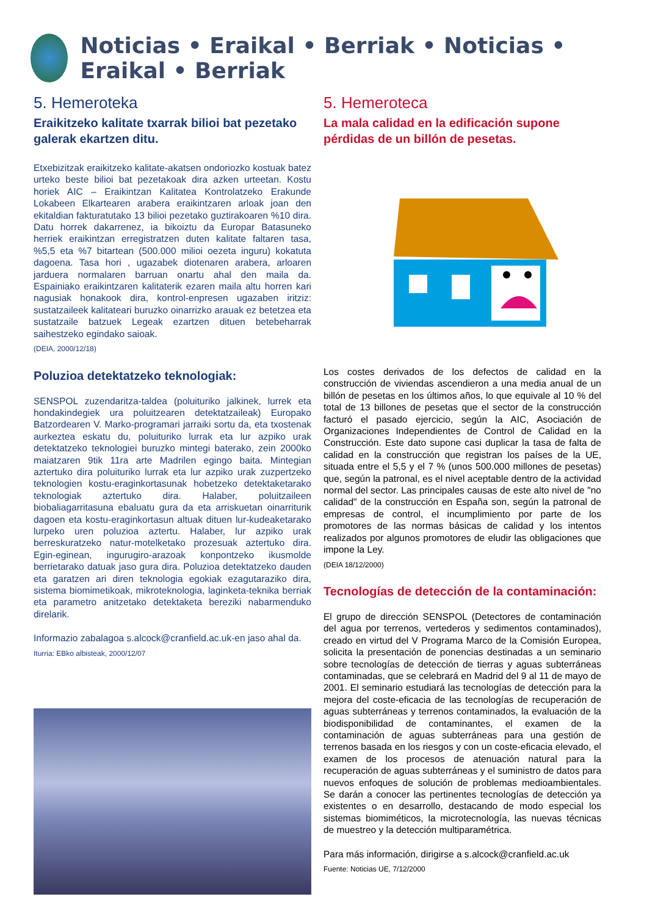Noticias • Eraikal • Berriak • Noticias • Eraikal • Berriak
5. Hemeroteka
Eraikitzeko kalitate txarrak bilioi bat pezetako galerak ekartzen ditu.
Etxebizitzak eraikitzeko kalitate-akatsen ondoriozko kostuak batez urteko beste bilioi bat pezetakoak dira azken urteetan. Kostu horiek AIC – Eraikintzan Kalitatea Kontrolatzeko Erakunde Lokabeen Elkartearen arabera eraikintzaren arloak joan den ekitaldian fakturatutako 13 bilioi pezetako guztirakoaren %10 dira. Datu horrek dakarrenez, ia bikoiztu da Europar Batasuneko herriek eraikintzan erregistratzen duten kalitate faltaren tasa, %5,5 eta %7 bitartean (500.000 milioi oezeta inguru) kokatuta dagoena. Tasa hori , ugazabek diotenaren arabera, arloaren jarduera normalaren barruan onartu ahal den maila da. Espainiako eraikintzaren kalitaterik ezaren maila altu horren kari nagusiak honakook dira, kontrol-enpresen ugazaben iritziz: sustatzaileek kalitateari buruzko oinarrizko arauak ez betetzea eta sustatzaile batzuek Legeak ezartzen dituen betebeharrak saihestzeko egindako saioak.
(DEIA, 2000/12/18)
Poluzioa detektatzeko teknologiak:
SENSPOL zuzendaritza-taldea (poluituriko jalkinek, lurrek eta hondakindegiek ura poluitzearen detektatzaileak) Europako Batzordearen V. Marko-programari jarraiki sortu da, eta txostenak aurkeztea eskatu du, poluituriko lurrak eta lur azpiko urak detektatzeko teknologiei buruzko mintegi baterako, zein 2000ko maiatzaren 9tik 11ra arte Madrilen egingo baita. Mintegian aztertuko dira poluituriko lurrak eta lur azpiko urak zuzpertzeko teknologien kostu-eraginkortasunak hobetzeko detektaketarako teknologiak aztertuko dira. Halaber, poluitzaileen biobaliagarritasuna ebaluatu gura da eta arriskuetan oinarriturik dagoen eta kostu-eraginkortasun altuak dituen lur-kudeaketarako lurpeko uren poluzioa aztertu. Halaber, lur azpiko urak berreskuratzeko natur-motelketako prozesuak aztertuko dira. Egin-eginean, ingurugiro-arazoak konpontzeko ikusmolde berrietarako datuak jaso gura dira. Poluzioa detektatzeko dauden eta garatzen ari diren teknologia egokiak ezagutaraziko dira, sistema biomimetikoak, mikroteknologia, laginketa-teknika berriak eta parametro anitzetako detektaketa bereziki nabarmenduko direlarik.
Informazio zabalagoa s.alcock@cranfield.ac.uk-en jaso ahal da.
Iturria: EBko albisteak, 2000/12/07
5. Hemeroteca
La mala calidad en la edificación supone pérdidas de un billón de pesetas.
Los costes derivados de los defectos de calidad en la construcción de viviendas ascendieron a una media anual de un billón de pesetas en los últimos años, lo que equivale al 10 % del total de 13 billones de pesetas que el sector de la construcción facturó el pasado ejercicio, según la AIC, Asociación de Organizaciones Independientes de Control de Calidad en la Construcción. Este dato supone casi duplicar la tasa de falta de calidad en la construcción que registran los países de la UE, situada entre el 5,5 y el 7 % (unos 500.000 millones de pesetas) que, según la patronal, es el nivel aceptable dentro de la actividad normal del sector. Las principales causas de este alto nivel de "no calidad" de la construcción en España son, según la patronal de empresas de control, el incumplimiento por parte de los promotores de las normas básicas de calidad y los intentos realizados por algunos promotores de eludir las obligaciones que impone la Ley.
(DEIA 18/12/2000)
Tecnologías de detección de la contaminación:
El grupo de dirección SENSPOL (Detectores de contaminación del agua por terrenos, vertederos y sedimentos contaminados), creado en virtud del V Programa Marco de la Comisión Europea, solicita la presentación de ponencias destinadas a un seminario sobre tecnologías de detección de tierras y aguas subterráneas contaminadas, que se celebrará en Madrid del 9 al 11 de mayo de 2001. El seminario estudiará las tecnologías de detección para la mejora del coste-eficacia de las tecnologías de recuperación de aguas subterráneas y terrenos contaminados, la evaluación de la biodisponibilidad de contaminantes, el examen de la contaminación de aguas subterráneas para una gestión de terrenos basada en los riesgos y con un coste-eficacia elevado, el examen de los procesos de atenuación natural para la recuperación de aguas subterráneas y el suministro de datos para nuevos enfoques de solución de problemas medioambientales. Se darán a conocer las pertinentes tecnologías de detección ya existentes o en desarrollo, destacando de modo especial los sistemas biomiméticos, la microtecnología, las nuevas técnicas de muestreo y la detección multiparamétrica.
Para más información, dirigirse a s.alcock@cranfield.ac.uk
Fuente: Noticias UE, 7/12/2000